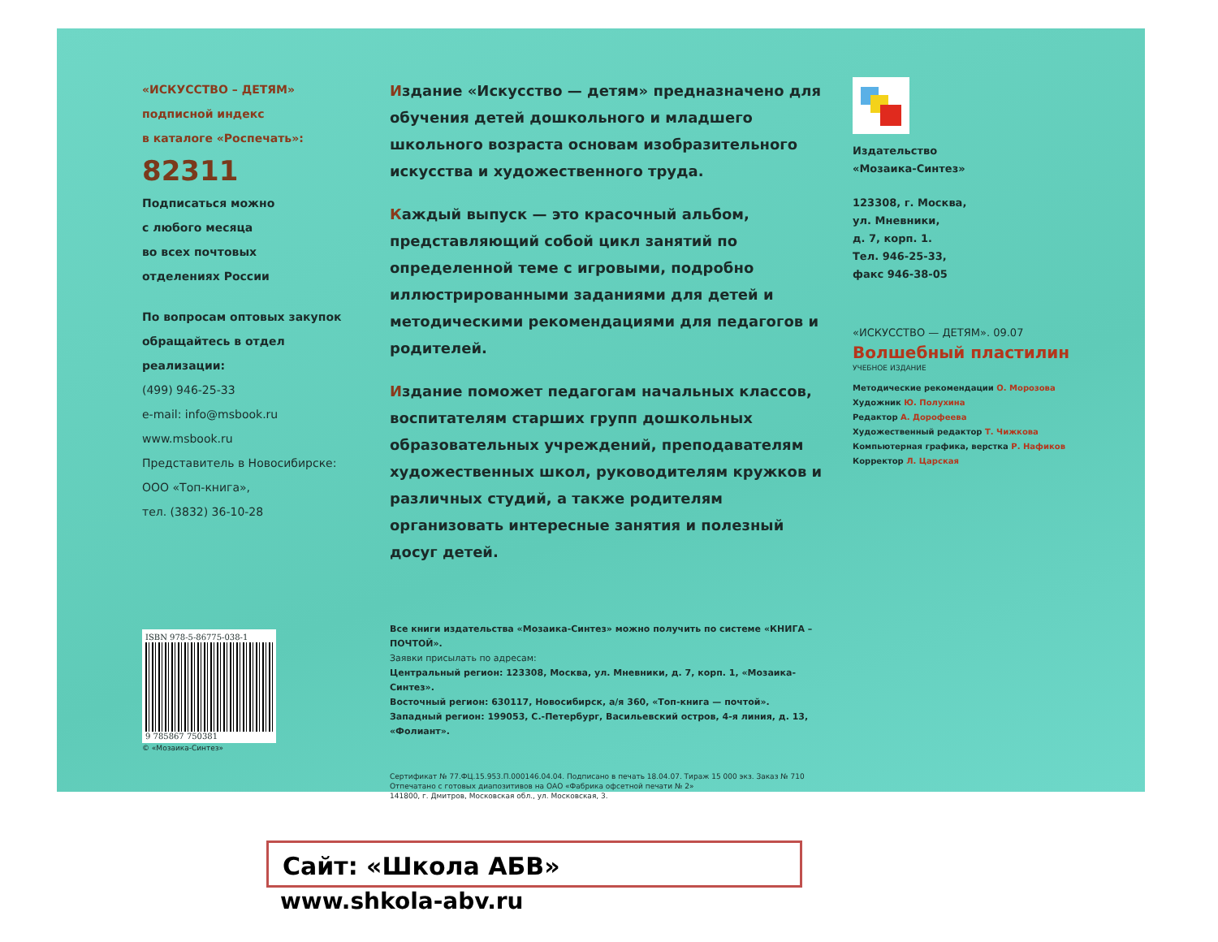«ИСКУССТВО – ДЕТЯМ»
подписной индекс
в каталоге «Роспечать»:
82311
Подписаться можно
с любого месяца
во всех почтовых
отделениях России
По вопросам оптовых закупок
обращайтесь в отдел
реализации:
(499) 946-25-33
e-mail: info@msbook.ru
www.msbook.ru
Представитель в Новосибирске:
ООО «Топ-книга»,
тел. (3832) 36-10-28
ISBN 978-5-86775-038-1
9 785867 750381
© «Мозаика-Синтез»
Издание «Искусство — детям» предназначено для обучения детей дошкольного и младшего школьного возраста основам изобразительного искусства и художественного труда.
Каждый выпуск — это красочный альбом, представляющий собой цикл занятий по определенной теме с игровыми, подробно иллюстрированными заданиями для детей и методическими рекомендациями для педагогов и родителей.
Издание поможет педагогам начальных классов, воспитателям старших групп дошкольных образовательных учреждений, преподавателям художественных школ, руководителям кружков и различных студий, а также родителям организовать интересные занятия и полезный досуг детей.
Все книги издательства «Мозаика-Синтез» можно получить по системе «КНИГА – ПОЧТОЙ».
Заявки присылать по адресам:
Центральный регион: 123308, Москва, ул. Мневники, д. 7, корп. 1, «Мозаика-Синтез».
Восточный регион: 630117, Новосибирск, а/я 360, «Топ-книга — почтой».
Западный регион: 199053, С.-Петербург, Васильевский остров, 4-я линия, д. 13, «Фолиант».
Сертификат № 77.ФЦ.15.953.П.000146.04.04. Подписано в печать 18.04.07. Тираж 15 000 экз. Заказ № 710
Отпечатано с готовых диапозитивов на ОАО «Фабрика офсетной печати № 2»
141800, г. Дмитров, Московская обл., ул. Московская, 3.
Издательство
«Мозаика-Синтез»
123308, г. Москва,
ул. Мневники,
д. 7, корп. 1.
Тел. 946-25-33,
факс 946-38-05
«ИСКУССТВО — ДЕТЯМ». 09.07
Волшебный пластилин
УЧЕБНОЕ ИЗДАНИЕ
Методические рекомендации О. Морозова
Художник Ю. Полухина
Редактор А. Дорофеева
Художественный редактор Т. Чижкова
Компьютерная графика, верстка Р. Нафиков
Корректор Л. Царская
Сайт: «Школа АБВ»
www.shkola-abv.ru